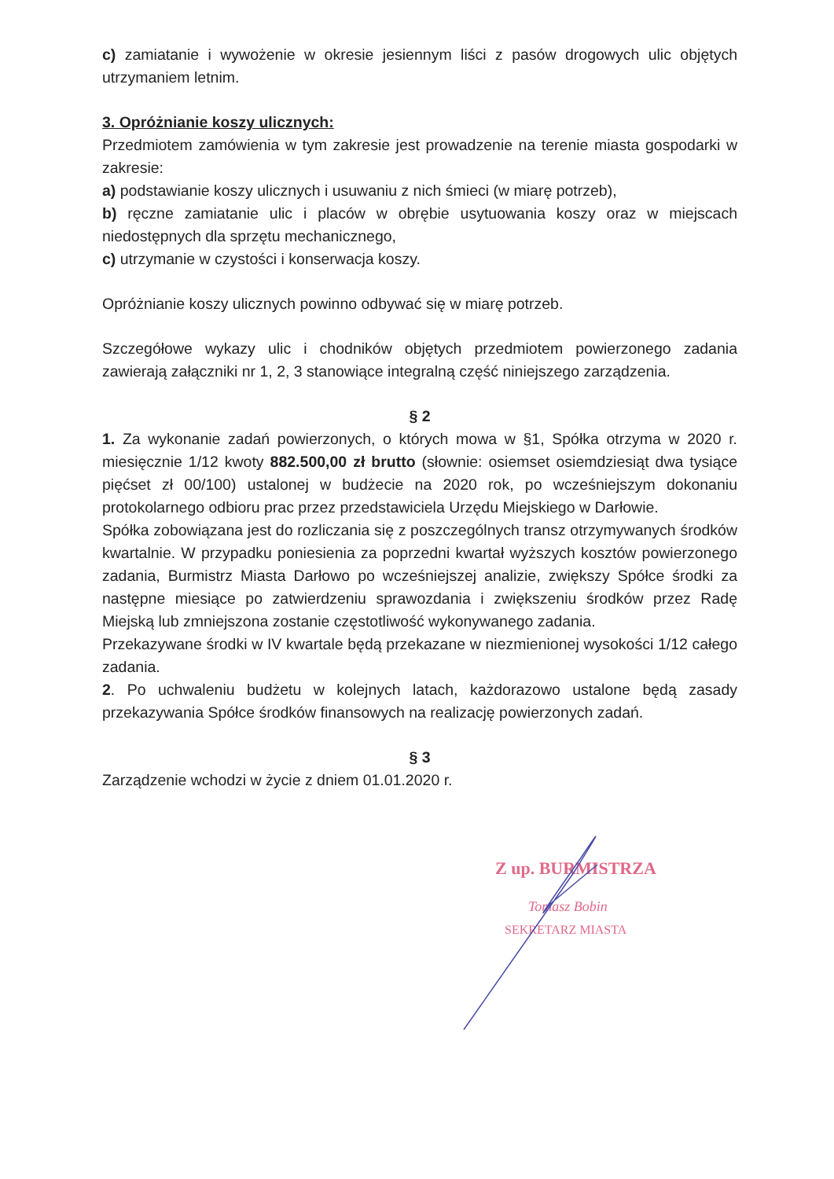c) zamiatanie i wywożenie w okresie jesiennym liści z pasów drogowych ulic objętych utrzymaniem letnim.
3. Opróżnianie koszy ulicznych:
Przedmiotem zamówienia w tym zakresie jest prowadzenie na terenie miasta gospodarki w zakresie:
a) podstawianie koszy ulicznych i usuwaniu z nich śmieci (w miarę potrzeb),
b) ręczne zamiatanie ulic i placów w obrębie usytuowania koszy oraz w miejscach niedostępnych dla sprzętu mechanicznego,
c) utrzymanie w czystości i konserwacja koszy.
Opróżnianie koszy ulicznych powinno odbywać się w miarę potrzeb.
Szczegółowe wykazy ulic i chodników objętych przedmiotem powierzonego zadania zawierają załączniki nr 1, 2, 3 stanowiące integralną część niniejszego zarządzenia.
§ 2
1. Za wykonanie zadań powierzonych, o których mowa w §1, Spółka otrzyma w 2020 r. miesięcznie 1/12 kwoty 882.500,00 zł brutto (słownie: osiemset osiemdziesiąt dwa tysiące pięćset zł 00/100) ustalonej w budżecie na 2020 rok, po wcześniejszym dokonaniu protokolarnego odbioru prac przez przedstawiciela Urzędu Miejskiego w Darłowie.
Spółka zobowiązana jest do rozliczania się z poszczególnych transz otrzymywanych środków kwartalnie. W przypadku poniesienia za poprzedni kwartał wyższych kosztów powierzonego zadania, Burmistrz Miasta Darłowo po wcześniejszej analizie, zwiększy Spółce środki za następne miesiące po zatwierdzeniu sprawozdania i zwiększeniu środków przez Radę Miejską lub zmniejszona zostanie częstotliwość wykonywanego zadania.
Przekazywane środki w IV kwartale będą przekazane w niezmienionej wysokości 1/12 całego zadania.
2. Po uchwaleniu budżetu w kolejnych latach, każdorazowo ustalone będą zasady przekazywania Spółce środków finansowych na realizację powierzonych zadań.
§ 3
Zarządzenie wchodzi w życie z dniem 01.01.2020 r.
Z up. BURMISTRZA
Tomasz Bobin
SEKRETARZ MIASTA